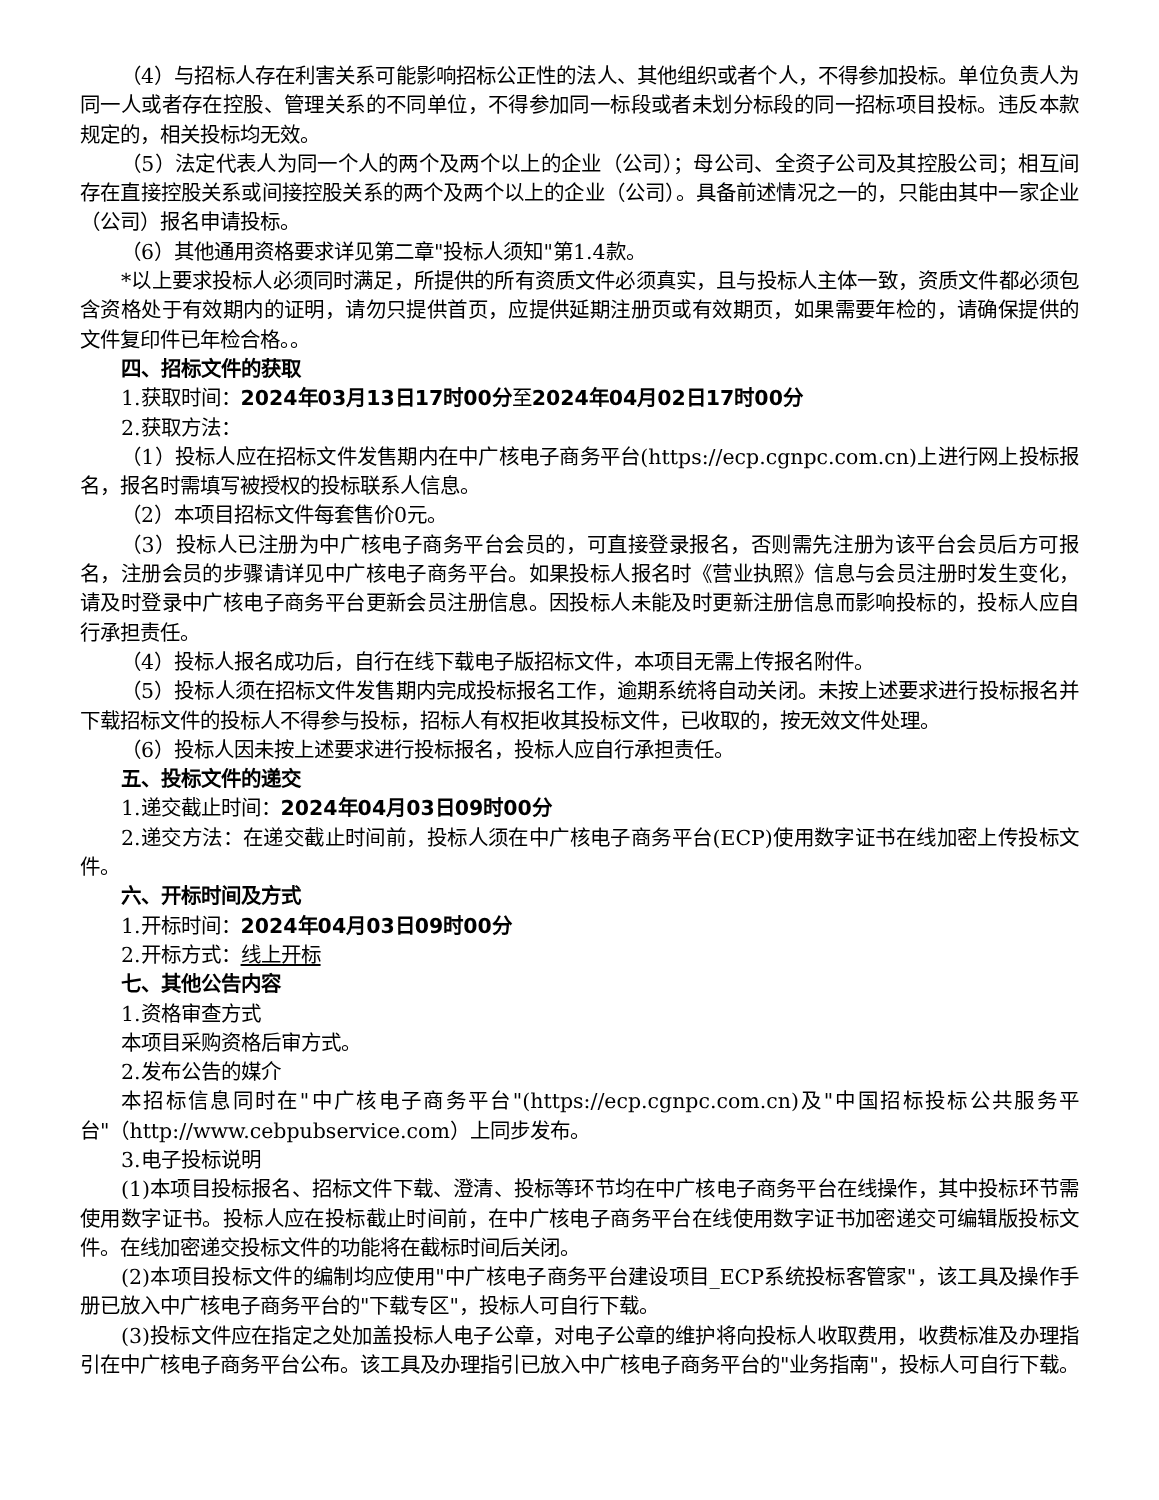（4）与招标人存在利害关系可能影响招标公正性的法人、其他组织或者个人，不得参加投标。单位负责人为同一人或者存在控股、管理关系的不同单位，不得参加同一标段或者未划分标段的同一招标项目投标。违反本款规定的，相关投标均无效。
（5）法定代表人为同一个人的两个及两个以上的企业（公司）；母公司、全资子公司及其控股公司；相互间存在直接控股关系或间接控股关系的两个及两个以上的企业（公司）。具备前述情况之一的，只能由其中一家企业（公司）报名申请投标。
（6）其他通用资格要求详见第二章"投标人须知"第1.4款。
*以上要求投标人必须同时满足，所提供的所有资质文件必须真实，且与投标人主体一致，资质文件都必须包含资格处于有效期内的证明，请勿只提供首页，应提供延期注册页或有效期页，如果需要年检的，请确保提供的文件复印件已年检合格。。
四、招标文件的获取
1.获取时间：2024年03月13日17时00分至2024年04月02日17时00分
2.获取方法：
（1）投标人应在招标文件发售期内在中广核电子商务平台(https://ecp.cgnpc.com.cn)上进行网上投标报名，报名时需填写被授权的投标联系人信息。
（2）本项目招标文件每套售价0元。
（3）投标人已注册为中广核电子商务平台会员的，可直接登录报名，否则需先注册为该平台会员后方可报名，注册会员的步骤请详见中广核电子商务平台。如果投标人报名时《营业执照》信息与会员注册时发生变化，请及时登录中广核电子商务平台更新会员注册信息。因投标人未能及时更新注册信息而影响投标的，投标人应自行承担责任。
（4）投标人报名成功后，自行在线下载电子版招标文件，本项目无需上传报名附件。
（5）投标人须在招标文件发售期内完成投标报名工作，逾期系统将自动关闭。未按上述要求进行投标报名并下载招标文件的投标人不得参与投标，招标人有权拒收其投标文件，已收取的，按无效文件处理。
（6）投标人因未按上述要求进行投标报名，投标人应自行承担责任。
五、投标文件的递交
1.递交截止时间：2024年04月03日09时00分
2.递交方法：在递交截止时间前，投标人须在中广核电子商务平台(ECP)使用数字证书在线加密上传投标文件。
六、开标时间及方式
1.开标时间：2024年04月03日09时00分
2.开标方式：线上开标
七、其他公告内容
1.资格审查方式
本项目采购资格后审方式。
2.发布公告的媒介
本招标信息同时在"中广核电子商务平台"(https://ecp.cgnpc.com.cn)及"中国招标投标公共服务平台"（http://www.cebpubservice.com）上同步发布。
3.电子投标说明
(1)本项目投标报名、招标文件下载、澄清、投标等环节均在中广核电子商务平台在线操作，其中投标环节需使用数字证书。投标人应在投标截止时间前，在中广核电子商务平台在线使用数字证书加密递交可编辑版投标文件。在线加密递交投标文件的功能将在截标时间后关闭。
(2)本项目投标文件的编制均应使用"中广核电子商务平台建设项目_ECP系统投标客管家"，该工具及操作手册已放入中广核电子商务平台的"下载专区"，投标人可自行下载。
(3)投标文件应在指定之处加盖投标人电子公章，对电子公章的维护将向投标人收取费用，收费标准及办理指引在中广核电子商务平台公布。该工具及办理指引已放入中广核电子商务平台的"业务指南"，投标人可自行下载。